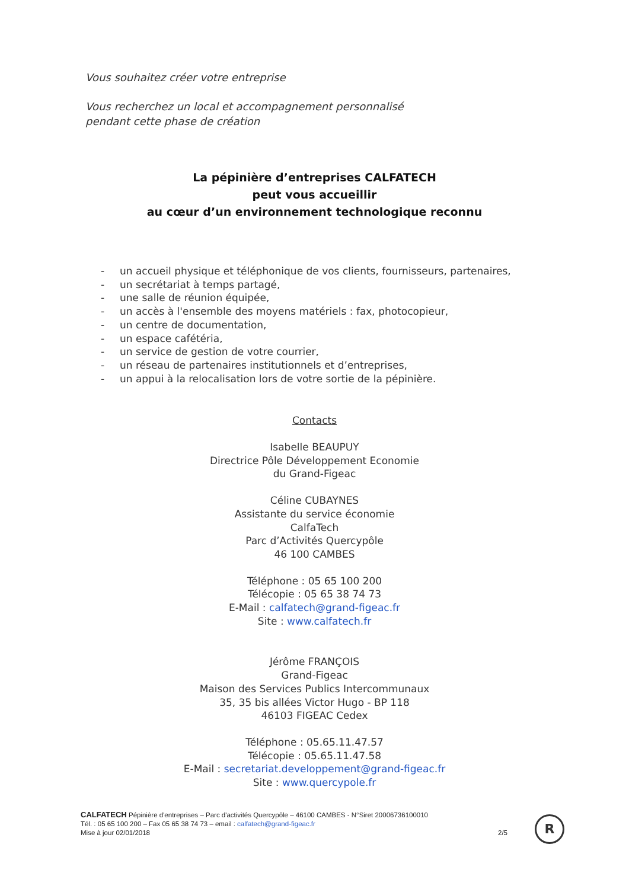Vous souhaitez créer votre entreprise
Vous recherchez un local et accompagnement personnalisé
pendant cette phase de création
La pépinière d’entreprises CALFATECH
peut vous accueillir
au cœur d’un environnement technologique reconnu
- un accueil physique et téléphonique de vos clients, fournisseurs, partenaires,
- un secrétariat à temps partagé,
- une salle de réunion équipée,
- un accès à l'ensemble des moyens matériels : fax, photocopieur,
- un centre de documentation,
- un espace cafétéria,
- un service de gestion de votre courrier,
- un réseau de partenaires institutionnels et d’entreprises,
- un appui à la relocalisation lors de votre sortie de la pépinière.
Contacts
Isabelle BEAUPUY
Directrice Pôle Développement Economie
du Grand-Figeac
Céline CUBAYNES
Assistante du service économie
CalfaTech
Parc d’Activités Quercypôle
46 100 CAMBES
Téléphone : 05 65 100 200
Télécopie : 05 65 38 74 73
E-Mail : calfatech@grand-figeac.fr
Site : www.calfatech.fr
Jérôme FRANÇOIS
Grand-Figeac
Maison des Services Publics Intercommunaux
35, 35 bis allées Victor Hugo - BP 118
46103 FIGEAC Cedex
Téléphone : 05.65.11.47.57
Télécopie : 05.65.11.47.58
E-Mail : secretariat.developpement@grand-figeac.fr
Site : www.quercypole.fr
CALFATECH Pépinière d'entreprises – Parc d'activités Quercypôle – 46100 CAMBES - N°Siret 20006736100010
Tél. : 05 65 100 200 – Fax 05 65 38 74 73 – email : calfatech@grand-figeac.fr
Mise à jour 02/01/2018 2/5
R